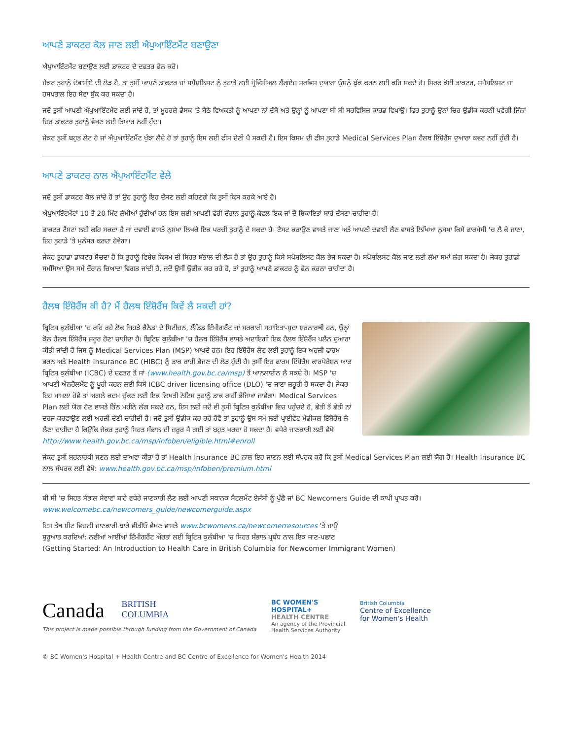ਆਪਣੇ ਡਾਕਟਰ ਕੋਲ ਜਾਣ ਲਈ ਐਪੁਆਇੰਟਮੈਂਟ ਬਣਾਉਣਾ
ਐਪੁਆਇੰਟਮੈਂਟ ਬਣਾਉਣ ਲਈ ਡਾਕਟਰ ਦੇ ਦਫਤਰ ਫੋਨ ਕਰੋ।
ਜੇਕਰ ਤੁਹਾਨੂੰ ਦੋਭਾਸ਼ੀਏ ਦੀ ਲੋੜ ਹੈ, ਤਾਂ ਤੁਸੀਂ ਆਪਣੇ ਡਾਕਟਰ ਜਾਂ ਸਪੈਸ਼ਲਿਸਟ ਨੂੰ ਤੁਹਾਡੇ ਲਈ ਪ੍ਰੋਵਿੰਸ਼ੀਅਲ ਲੈਂਗੁਏਜ ਸਰਵਿਸ ਦੁਆਰਾ ਉਸਨੂੰ ਬੁੱਕ ਕਰਨ ਲਈ ਕਹਿ ਸਕਦੇ ਹੋ। ਸਿਰਫ ਕੋਈ ਡਾਕਟਰ, ਸਪੈਸ਼ਲਿਸਟ ਜਾਂ ਹਸਪਤਾਲ ਇਹ ਸੇਵਾ ਬੁੱਕ ਕਰ ਸਕਦਾ ਹੈ।
ਜਦੋਂ ਤੁਸੀਂ ਆਪਣੀ ਐਪੁਆਇੰਟਮੈਂਟ ਲਈ ਜਾਂਦੇ ਹੋ, ਤਾਂ ਮੂਹਰਲੇ ਡੈਸਕ 'ਤੇ ਬੈਠੇ ਵਿਅਕਤੀ ਨੂੰ ਆਪਣਾ ਨਾਂ ਦੱਸੋ ਅਤੇ ਉਨ੍ਹਾਂ ਨੂੰ ਆਪਣਾ ਬੀ ਸੀ ਸਰਵਿਸਿਜ਼ ਕਾਰਡ ਵਿਖਾਉ। ਫਿਰ ਤੁਹਾਨੂੰ ਉਨਾਂ ਚਿਰ ਉਡੀਕ ਕਰਨੀ ਪਵੇਗੀ ਜਿੰਨਾਂ ਚਿਰ ਡਾਕਟਰ ਤੁਹਾਨੂੰ ਵੇਖਣ ਲਈ ਤਿਆਰ ਨਹੀਂ ਹੁੰਦਾ।
ਜੇਕਰ ਤੁਸੀਂ ਬਹੁਤ ਲੇਟ ਹੋ ਜਾਂ ਐਪੁਆਇੰਟਮੈਂਟ ਖੁੰਝਾ ਲੈਂਦੇ ਹੋ ਤਾਂ ਤੁਹਾਨੂੰ ਇਸ ਲਈ ਫੀਸ ਦੇਣੀ ਪੈ ਸਕਦੀ ਹੈ। ਇਸ ਕਿਸਮ ਦੀ ਫੀਸ ਤੁਹਾਡੇ Medical Services Plan ਹੈਲਥ ਇੰਸ਼ੋਰੈਂਸ ਦੁਆਰਾ ਕਵਰ ਨਹੀਂ ਹੁੰਦੀ ਹੈ।
ਆਪਣੇ ਡਾਕਟਰ ਨਾਲ ਐਪੁਆਇੰਟਮੈਂਟ ਵੇਲੇ
ਜਦੋਂ ਤੁਸੀਂ ਡਾਕਟਰ ਕੋਲ ਜਾਂਦੇ ਹੋ ਤਾਂ ਉਹ ਤੁਹਾਨੂੰ ਇਹ ਦੱਸਣ ਲਈ ਕਹਿਣਗੇ ਕਿ ਤੁਸੀਂ ਕਿਸ ਕਰਕੇ ਆਏ ਹੋ।
ਐਪੁਆਇੰਟਮੈਂਟਾਂ 10 ਤੋਂ 20 ਮਿੰਟ ਲੰਮੀਆਂ ਹੁੰਦੀਆਂ ਹਨ ਇਸ ਲਈ ਆਪਣੀ ਫੇਰੀ ਦੌਰਾਨ ਤੁਹਾਨੂੰ ਕੇਵਲ ਇਕ ਜਾਂ ਦੋ ਸ਼ਿਕਾਇਤਾਂ ਬਾਰੇ ਦੱਸਣਾ ਚਾਹੀਦਾ ਹੈ।
ਡਾਕਟਰ ਟੈਸਟਾਂ ਲਈ ਕਹਿ ਸਕਦਾ ਹੈ ਜਾਂ ਦਵਾਈ ਵਾਸਤੇ ਨੁਸਖਾ ਲਿਖਕੇ ਇਕ ਪਰਚੀ ਤੁਹਾਨੂੰ ਦੇ ਸਕਦਾ ਹੈ। ਟੈਸਟ ਕਰਾਉਣ ਵਾਸਤੇ ਜਾਣਾ ਅਤੇ ਆਪਣੀ ਦਵਾਈ ਲੈਣ ਵਾਸਤੇ ਲਿਖਿਆ ਨੁਸਖਾ ਕਿਸੇ ਫਾਰਮੇਸੀ 'ਚ ਲੈ ਕੇ ਜਾਣਾ, ਇਹ ਤੁਹਾਡੇ 'ਤੇ ਮੁਨੱਸਰ ਕਰਦਾ ਹੋਵੇਗਾ।
ਜੇਕਰ ਤੁਹਾਡਾ ਡਾਕਟਰ ਸੋਚਦਾ ਹੈ ਕਿ ਤੁਹਾਨੂੰ ਵਿਸ਼ੇਸ਼ ਕਿਸਮ ਦੀ ਸਿਹਤ ਸੰਭਾਲ ਦੀ ਲੋੜ ਹੈ ਤਾਂ ਉਹ ਤੁਹਾਨੂੰ ਕਿਸੇ ਸਪੈਸ਼ਲਿਸਟ ਕੋਲ ਭੇਜ ਸਕਦਾ ਹੈ। ਸਪੈਸ਼ਲਿਸਟ ਕੋਲ ਜਾਣ ਲਈ ਲੰਮਾ ਸਮਾਂ ਲੱਗ ਸਕਦਾ ਹੈ। ਜੇਕਰ ਤੁਹਾਡੀ ਸਮੱਸਿਆ ਉਸ ਸਮੇਂ ਦੌਰਾਨ ਜ਼ਿਆਦਾ ਵਿਗੜ ਜਾਂਦੀ ਹੈ, ਜਦੋਂ ਉਸੀਂ ਉਡੀਕ ਕਰ ਰਹੇ ਹੋ, ਤਾਂ ਤੁਹਾਨੂੰ ਆਪਣੇ ਡਾਕਟਰ ਨੂੰ ਫੋਨ ਕਰਨਾ ਚਾਹੀਦਾ ਹੈ।
ਹੈਲਥ ਇੰਸ਼ੋਰੈਂਸ ਕੀ ਹੈ? ਮੈਂ ਹੈਲਥ ਇੰਸ਼ੋਰੈਂਸ ਕਿਵੇਂ ਲੈ ਸਕਦੀ ਹਾਂ?
ਬ੍ਰਿਟਿਸ਼ ਕੁਲੰਬੀਆ 'ਚ ਰਹਿ ਰਹੇ ਲੋਕ ਜਿਹੜੇ ਕੈਨੇਡਾ ਦੇ ਸਿਟੀਜ਼ਨ, ਲੈਂਡਿਡ ਇੰਮੀਗਰੈਂਟ ਜਾਂ ਸਰਕਾਰੀ ਸਹਾਇਤਾ-ਸ਼ੁਦਾ ਸ਼ਰਨਾਰਥੀ ਹਨ, ਉਨ੍ਹਾਂ ਕੋਲ ਹੈਲਥ ਇੰਸ਼ੋਰੈਂਸ ਜ਼ਰੂਰ ਹੋਣਾ ਚਾਹੀਦਾ ਹੈ। ਬ੍ਰਿਟਿਸ਼ ਕੁਲੰਬੀਆ 'ਚ ਹੈਲਥ ਇੰਸ਼ੋਰੈਂਸ ਵਾਸਤੇ ਅਦਾਇਗੀ ਇਕ ਹੈਲਥ ਇੰਸ਼ੋਰੈਂਸ ਪਲੈਨ ਦੁਆਰਾ ਕੀਤੀ ਜਾਂਦੀ ਹੈ ਜਿਸ ਨੂੰ Medical Services Plan (MSP) ਆਖਦੇ ਹਨ। ਇਹ ਇੰਸ਼ੋਰੈਂਸ ਲੈਣ ਲਈ ਤੁਹਾਨੂੰ ਇਕ ਅਰਜ਼ੀ ਫਾਰਮ ਭਰਨ ਅਤੇ Health Insurance BC (HIBC) ਨੂੰ ਡਾਕ ਰਾਹੀਂ ਭੇਜਣ ਦੀ ਲੋੜ ਹੁੰਦੀ ਹੈ। ਤੁਸੀਂ ਇਹ ਫਾਰਮ ਇੰਸ਼ੋਰੈਂਸ ਕਾਰਪੋਰੇਸ਼ਨ ਆਫ ਬ੍ਰਿਟਿਸ਼ ਕੁਲੰਬੀਆ (ICBC) ਦੇ ਦਫਤਰ ਤੋਂ ਜਾਂ (www.health.gov.bc.ca/msp) ਤੋਂ ਆਨਲਾਈਨ ਲੈ ਸਕਦੇ ਹੋ। MSP 'ਚ ਆਪਣੀ ਐਨਰੋਲਮੈਂਟ ਨੂੰ ਪੂਰੀ ਕਰਨ ਲਈ ਕਿਸੇ ICBC driver licensing office (DLO) 'ਚ ਜਾਣਾ ਜ਼ਰੂਰੀ ਹੋ ਸਕਦਾ ਹੈ। ਜੇਕਰ ਇਹ ਮਾਮਲਾ ਹੋਵੇ ਤਾਂ ਅਗਲੇ ਕਦਮ ਚੁੱਕਣ ਲਈ ਇਕ ਲਿਖਤੀ ਨੋਟਿਸ ਤੁਹਾਨੂੰ ਡਾਕ ਰਾਹੀਂ ਭੇਜਿਆ ਜਾਵੇਗਾ। Medical Services Plan ਲਈ ਯੋਗ ਹੋਣ ਵਾਸਤੇ ਤਿੰਨ ਮਹੀਨੇ ਲੱਗ ਸਕਦੇ ਹਨ, ਇਸ ਲਈ ਜਦੋਂ ਵੀ ਤੁਸੀਂ ਬ੍ਰਿਟਿਸ਼ ਕੁਲੰਬੀਆ ਵਿਚ ਪਹੁੰਚਦੇ ਹੋ, ਛੇਤੀ ਤੋਂ ਛੇਤੀ ਨਾਂ ਦਰਜ ਕਰਵਾਉਣ ਲਈ ਅਰਜ਼ੀ ਦੇਣੀ ਚਾਹੀਦੀ ਹੈ। ਜਦੋਂ ਤੁਸੀਂ ਉਡੀਕ ਕਰ ਰਹੇ ਹੋਵੋ ਤਾਂ ਤੁਹਾਨੂੰ ਉਸ ਸਮੇਂ ਲਈ ਪ੍ਰਾਈਵੇਟ ਮੈਡੀਕਲ ਇੰਸ਼ੋਰੈਂਸ ਲੈ ਲੈਣਾ ਚਾਹੀਦਾ ਹੈ ਕਿਉਂਕਿ ਜੇਕਰ ਤੁਹਾਨੂੰ ਸਿਹਤ ਸੰਭਾਲ ਦੀ ਜ਼ਰੂਰ ਪੈ ਗਈ ਤਾਂ ਬਹੁਤ ਖਰਚਾ ਹੋ ਸਕਦਾ ਹੈ। ਵਧੇਰੇ ਜਾਣਕਾਰੀ ਲਈ ਵੇਖੋ http://www.health.gov.bc.ca/msp/infoben/eligible.html#enroll
ਜੇਕਰ ਤੁਸੀਂ ਸ਼ਰਨਾਰਥੀ ਬਣਨ ਲਈ ਦਾਅਵਾ ਕੀਤਾ ਹੈ ਤਾਂ Health Insurance BC ਨਾਲ ਇਹ ਜਾਣਨ ਲਈ ਸੰਪਰਕ ਕਰੋ ਕਿ ਤੁਸੀਂ Medical Services Plan ਲਈ ਯੋਗ ਹੋ। Health Insurance BC ਨਾਲ ਸੰਪਰਕ ਲਈ ਵੇਖੋ: www.health.gov.bc.ca/msp/infoben/premium.html
ਬੀ ਸੀ 'ਚ ਸਿਹਤ ਸੰਭਾਲ ਸੇਵਾਵਾਂ ਬਾਰੇ ਵਧੇਰੇ ਜਾਣਕਾਰੀ ਲੈਣ ਲਈ ਆਪਣੀ ਸਥਾਨਕ ਸੈਟਲਮੈਂਟ ਏਜੰਸੀ ਨੂੰ ਪੁੱਛੋ ਜਾਂ BC Newcomers Guide ਦੀ ਕਾਪੀ ਪ੍ਰਾਪਤ ਕਰੋ।
www.welcomebc.ca/newcomers_guide/newcomerguide.aspx
ਇਸ ਤੱਥ ਸ਼ੀਟ ਵਿਚਲੀ ਜਾਣਕਾਰੀ ਬਾਰੇ ਵੀਡੀਓ ਵੇਖਣ ਵਾਸਤੇ www.bcwomens.ca/newcomerresources 'ਤੇ ਜਾਉ
ਸ਼ੁਰੂਆਤ ਕਰਦਿਆਂ: ਨਵੀਆਂ ਆਈਆਂ ਇੰਮੀਗਰੈਂਟ ਔਰਤਾਂ ਲਈ ਬ੍ਰਿਟਿਸ਼ ਕੁਲੰਬੀਆ 'ਚ ਸਿਹਤ ਸੰਭਾਲ ਪ੍ਰਬੰਧ ਨਾਲ ਇਕ ਜਾਣ-ਪਛਾਣ
(Getting Started: An Introduction to Health Care in British Columbia for Newcomer Immigrant Women)
Canada
BRITISH
COLUMBIA
This project is made possible through funding from the Government of Canada
BC WOMEN'S
HOSPITAL+
HEALTH CENTRE
An agency of the Provincial
Health Services Authority
British Columbia
Centre of Excellence
for Women's Health
© BC Women's Hospital + Health Centre and BC Centre of Excellence for Women's Health 2014